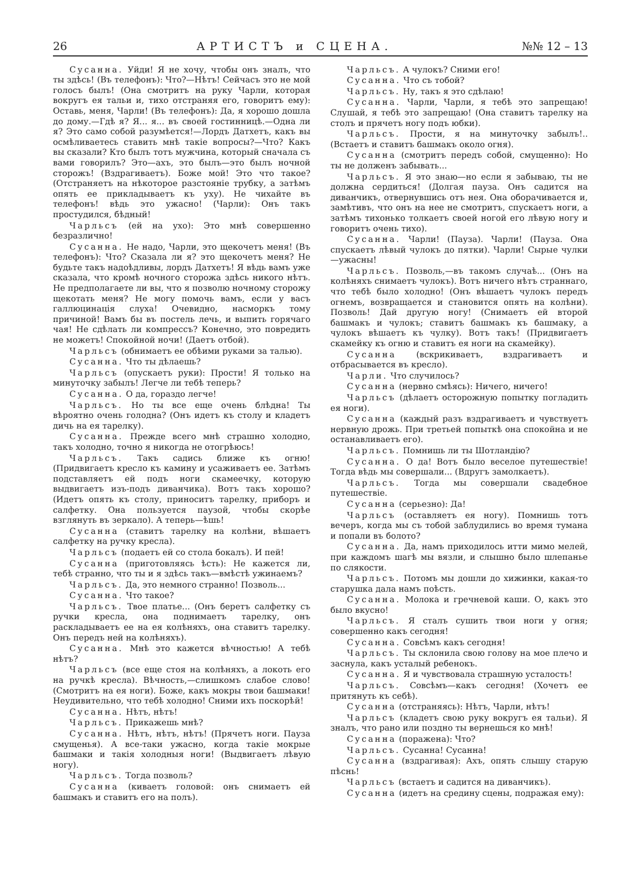26 АРТИСТЪ и СЦЕНА. №№ 12 – 13
Сусанна. Уйди! Я не хочу, чтобы онъ зналъ, что ты здѣсь! (Въ телефонъ): Что?—Нѣтъ! Сейчасъ это не мой голосъ былъ! (Она смотритъ на руку Чарли, которая вокругъ ея тальи и, тихо отстраняя его, говоритъ ему): Оставь, меня, Чарли! (Въ телефонъ): Да, я хорошо дошла до дому.—Гдѣ я? Я... я... въ своей гостинницѣ.—Одна ли я? Это само собой разумѣется!—Лордъ Датхетъ, какъ вы осмѣливаетесь ставить мнѣ такіе вопросы?—Что? Какъ вы сказали? Кто былъ тотъ мужчина, который сначала съ вами говорилъ? Это—ахъ, это былъ—это былъ ночной сторожъ! (Вздрагиваетъ). Боже мой! Это что такое? (Отстраняетъ на нѣкоторое разстояніе трубку, а затѣмъ опять ее прикладываетъ къ уху). Не чихайте въ телефонъ! вѣдь это ужасно! (Чарли): Онъ такъ простудился, бѣдный!
Чарльсъ (ей на ухо): Это мнѣ совершенно безразлично!
Сусанна. Не надо, Чарли, это щекочетъ меня! (Въ телефонъ): Что? Сказала ли я? это щекочетъ меня? Не будьте такъ надоѣдливы, лордъ Датхетъ! Я вѣдь вамъ уже сказала, что кромѣ ночного сторожа здѣсь никого нѣтъ. Не предполагаете ли вы, что я позволю ночному сторожу щекотать меня? Не могу помочь вамъ, если у васъ галлюцинація слуха! Очевидно, насморкъ тому причиной! Вамъ бы въ постель лечь, и выпить горячаго чая! Не сдѣлать ли компрессъ? Конечно, это повредить не можетъ! Спокойной ночи! (Даетъ отбой).
Чарльсъ (обнимаетъ ее обѣими руками за талью).
Сусанна. Что ты дѣлаешь?
Чарльсъ (опускаетъ руки): Прости! Я только на минуточку забылъ! Легче ли тебѣ теперь?
Сусанна. О да, гораздо легче!
Чарльсъ. Но ты все еще очень блѣдна! Ты вѣроятно очень голодна? (Онъ идетъ къ столу и кладетъ дичь на ея тарелку).
Сусанна. Прежде всего мнѣ страшно холодно, такъ холодно, точно я никогда не отогрѣюсь!
Чарльсъ. Такъ садись ближе къ огню! (Придвигаетъ кресло къ камину и усаживаетъ ее. Затѣмъ подставляетъ ей подъ ноги скамеечку, которую выдвигаетъ изъ-подъ диванчика). Вотъ такъ хорошо? (Идетъ опять къ столу, приноситъ тарелку, приборъ и салфетку. Она пользуется паузой, чтобы скорѣе взглянуть въ зеркало). А теперь—ѣшь!
Сусанна (ставитъ тарелку на колѣни, вѣшаетъ салфетку на ручку кресла).
Чарльсъ (подаетъ ей со стола бокалъ). И пей!
Сусанна (приготовляясь ѣсть): Не кажется ли, тебѣ странно, что ты и я здѣсь такъ—вмѣстѣ ужинаемъ?
Чарльсъ. Да, это немного странно! Позволь...
Сусанна. Что такое?
Чарльсъ. Твое платье... (Онъ беретъ салфетку съ ручки кресла, она поднимаетъ тарелку, онъ раскладываетъ ее на ея колѣняхъ, она ставитъ тарелку. Онъ передъ ней на колѣняхъ).
Сусанна. Мнѣ это кажется вѣчностью! А тебѣ нѣтъ?
Чарльсъ (все еще стоя на колѣняхъ, а локоть его на ручкѣ кресла). Вѣчность,—слишкомъ слабое слово! (Смотритъ на ея ноги). Боже, какъ мокры твои башмаки! Неудивительно, что тебѣ холодно! Сними ихъ поскорѣй!
Сусанна. Нѣтъ, нѣтъ!
Чарльсъ. Прикажешь мнѣ?
Сусанна. Нѣтъ, нѣтъ, нѣтъ! (Прячетъ ноги. Пауза смущенья). А все-таки ужасно, когда такіе мокрые башмаки и такія холодныя ноги! (Выдвигаетъ лѣвую ногу).
Чарльсъ. Тогда позволь?
Сусанна (киваетъ головой: онъ снимаетъ ей башмакъ и ставитъ его на полъ).
Чарльсъ. А чулокъ? Сними его!
Сусанна. Что съ тобой?
Чарльсъ. Ну, такъ я это сдѣлаю!
Сусанна. Чарли, Чарли, я тебѣ это запрещаю! Слушай, я тебѣ это запрещаю! (Она ставитъ тарелку на столъ и прячетъ ногу подъ юбки).
Чарльсъ. Прости, я на минуточку забылъ!.. (Встаетъ и ставитъ башмакъ около огня).
Сусанна (смотритъ передъ собой, смущенно): Но ты не долженъ забывать...
Чарльсъ. Я это знаю—но если я забываю, ты не должна сердиться! (Долгая пауза. Онъ садится на диванчикъ, отвернувшись отъ нея. Она оборачивается и, замѣтивъ, что онъ на нее не смотритъ, спускаетъ ноги, а затѣмъ тихонько толкаетъ своей ногой его лѣвую ногу и говоритъ очень тихо).
Сусанна. Чарли! (Пауза). Чарли! (Пауза. Она спускаетъ лѣвый чулокъ до пятки). Чарли! Сырые чулки—ужасны!
Чарльсъ. Позволь,—въ такомъ случаѣ... (Онъ на колѣняхъ снимаетъ чулокъ). Вотъ ничего нѣтъ страннаго, что тебѣ было холодно! (Онъ вѣшаетъ чулокъ передъ огнемъ, возвращается и становится опять на колѣни). Позволь! Дай другую ногу! (Снимаетъ ей второй башмакъ и чулокъ; ставитъ башмакъ къ башмаку, а чулокъ вѣшаетъ къ чулку). Вотъ такъ! (Придвигаетъ скамейку къ огню и ставитъ ея ноги на скамейку).
Сусанна (вскрикиваетъ, вздрагиваетъ и отбрасывается въ кресло).
Чарли. Что случилось?
Сусанна (нервно смѣясь): Ничего, ничего!
Чарльсъ (дѣлаетъ осторожную попытку погладить ея ноги).
Сусанна (каждый разъ вздрагиваетъ и чувствуетъ нервную дрожь. При третьей попыткѣ она спокойна и не останавливаетъ его).
Чарльсъ. Помнишь ли ты Шотландію?
Сусанна. О да! Вотъ было веселое путешествіе! Тогда вѣдь мы совершали... (Вдругъ замолкаетъ).
Чарльсъ. Тогда мы совершали свадебное путешествіе.
Сусанна (серьезно): Да!
Чарльсъ (оставляетъ ея ногу). Помнишь тотъ вечеръ, когда мы съ тобой заблудились во время тумана и попали въ болото?
Сусанна. Да, намъ приходилось итти мимо мелей, при каждомъ шагѣ мы вязли, и слышно было шлепанье по слякости.
Чарльсъ. Потомъ мы дошли до хижинки, какая-то старушка дала намъ поѣсть.
Сусанна. Молока и гречневой каши. О, какъ это было вкусно!
Чарльсъ. Я сталъ сушить твои ноги у огня; совершенно какъ сегодня!
Сусанна. Совсѣмъ какъ сегодня!
Чарльсъ. Ты склонила свою голову на мое плечо и заснула, какъ усталый ребенокъ.
Сусанна. Я и чувствовала страшную усталость!
Чарльсъ. Совсѣмъ—какъ сегодня! (Хочетъ ее притянуть къ себѣ).
Сусанна (отстраняясь): Нѣтъ, Чарли, нѣтъ!
Чарльсъ (кладетъ свою руку вокругъ ея тальи). Я зналъ, что рано или поздно ты вернешься ко мнѣ!
Сусанна (поражена): Что?
Чарльсъ. Сусанна! Сусанна!
Сусанна (вздрагивая): Ахъ, опять слышу старую пѣснь!
Чарльсъ (встаетъ и садится на диванчикъ).
Сусанна (идетъ на средину сцены, подражая ему):